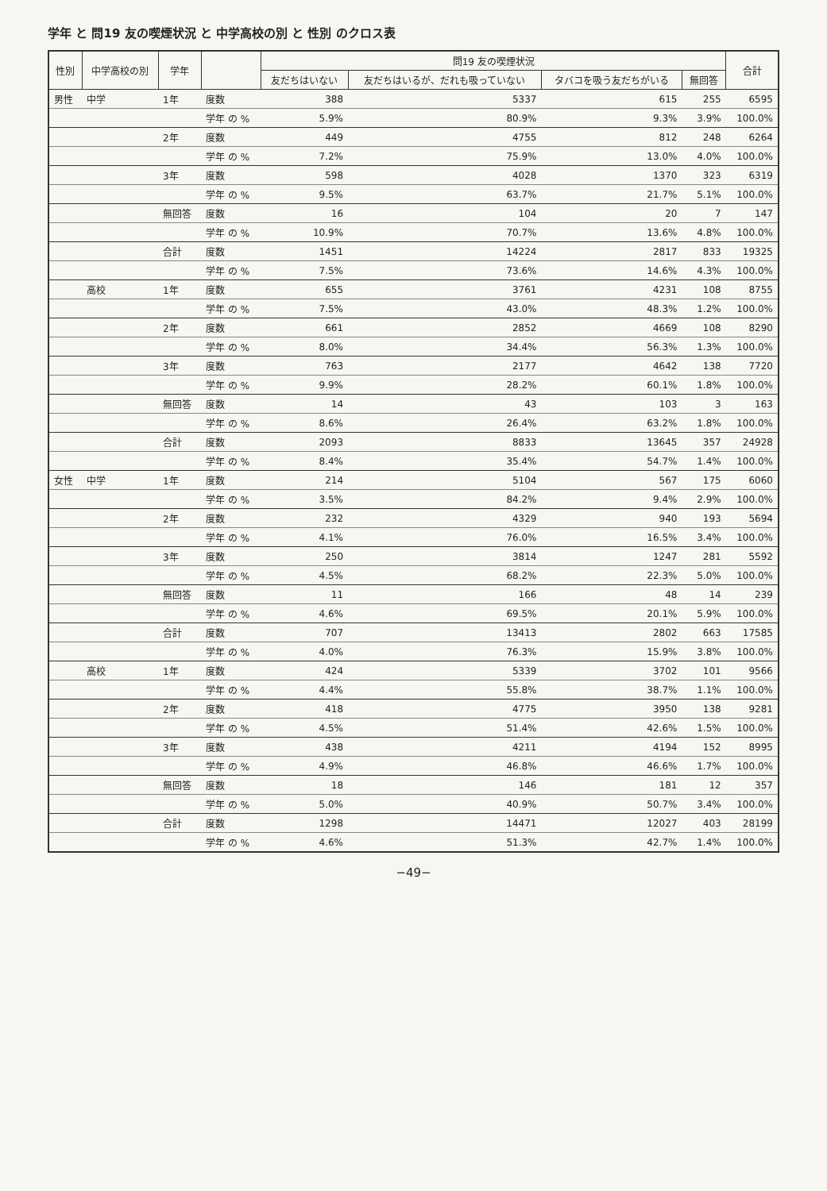学年 と 問19 友の喫煙状況 と 中学高校の別 と 性別 のクロス表
| 性別 | 中学高校の別 | 学年 | | 問19 友の喫煙状況 | | | | 合計 |
| --- | --- | --- | --- | --- | --- | --- | --- | --- |
| | | | | 友だちはいない | 友だちはいるが、だれも吸っていない | タバコを吸う友だちがいる | 無回答 | |
| 男性 | 中学 | 1年 | 度数 | 388 | 5337 | 615 | 255 | 6595 |
| | | | 学年 の % | 5.9% | 80.9% | 9.3% | 3.9% | 100.0% |
| | | 2年 | 度数 | 449 | 4755 | 812 | 248 | 6264 |
| | | | 学年 の % | 7.2% | 75.9% | 13.0% | 4.0% | 100.0% |
| | | 3年 | 度数 | 598 | 4028 | 1370 | 323 | 6319 |
| | | | 学年 の % | 9.5% | 63.7% | 21.7% | 5.1% | 100.0% |
| | | 無回答 | 度数 | 16 | 104 | 20 | 7 | 147 |
| | | | 学年 の % | 10.9% | 70.7% | 13.6% | 4.8% | 100.0% |
| | | 合計 | 度数 | 1451 | 14224 | 2817 | 833 | 19325 |
| | | | 学年 の % | 7.5% | 73.6% | 14.6% | 4.3% | 100.0% |
| | 高校 | 1年 | 度数 | 655 | 3761 | 4231 | 108 | 8755 |
| | | | 学年 の % | 7.5% | 43.0% | 48.3% | 1.2% | 100.0% |
| | | 2年 | 度数 | 661 | 2852 | 4669 | 108 | 8290 |
| | | | 学年 の % | 8.0% | 34.4% | 56.3% | 1.3% | 100.0% |
| | | 3年 | 度数 | 763 | 2177 | 4642 | 138 | 7720 |
| | | | 学年 の % | 9.9% | 28.2% | 60.1% | 1.8% | 100.0% |
| | | 無回答 | 度数 | 14 | 43 | 103 | 3 | 163 |
| | | | 学年 の % | 8.6% | 26.4% | 63.2% | 1.8% | 100.0% |
| | | 合計 | 度数 | 2093 | 8833 | 13645 | 357 | 24928 |
| | | | 学年 の % | 8.4% | 35.4% | 54.7% | 1.4% | 100.0% |
| 女性 | 中学 | 1年 | 度数 | 214 | 5104 | 567 | 175 | 6060 |
| | | | 学年 の % | 3.5% | 84.2% | 9.4% | 2.9% | 100.0% |
| | | 2年 | 度数 | 232 | 4329 | 940 | 193 | 5694 |
| | | | 学年 の % | 4.1% | 76.0% | 16.5% | 3.4% | 100.0% |
| | | 3年 | 度数 | 250 | 3814 | 1247 | 281 | 5592 |
| | | | 学年 の % | 4.5% | 68.2% | 22.3% | 5.0% | 100.0% |
| | | 無回答 | 度数 | 11 | 166 | 48 | 14 | 239 |
| | | | 学年 の % | 4.6% | 69.5% | 20.1% | 5.9% | 100.0% |
| | | 合計 | 度数 | 707 | 13413 | 2802 | 663 | 17585 |
| | | | 学年 の % | 4.0% | 76.3% | 15.9% | 3.8% | 100.0% |
| | 高校 | 1年 | 度数 | 424 | 5339 | 3702 | 101 | 9566 |
| | | | 学年 の % | 4.4% | 55.8% | 38.7% | 1.1% | 100.0% |
| | | 2年 | 度数 | 418 | 4775 | 3950 | 138 | 9281 |
| | | | 学年 の % | 4.5% | 51.4% | 42.6% | 1.5% | 100.0% |
| | | 3年 | 度数 | 438 | 4211 | 4194 | 152 | 8995 |
| | | | 学年 の % | 4.9% | 46.8% | 46.6% | 1.7% | 100.0% |
| | | 無回答 | 度数 | 18 | 146 | 181 | 12 | 357 |
| | | | 学年 の % | 5.0% | 40.9% | 50.7% | 3.4% | 100.0% |
| | | 合計 | 度数 | 1298 | 14471 | 12027 | 403 | 28199 |
| | | | 学年 の % | 4.6% | 51.3% | 42.7% | 1.4% | 100.0% |
−49−